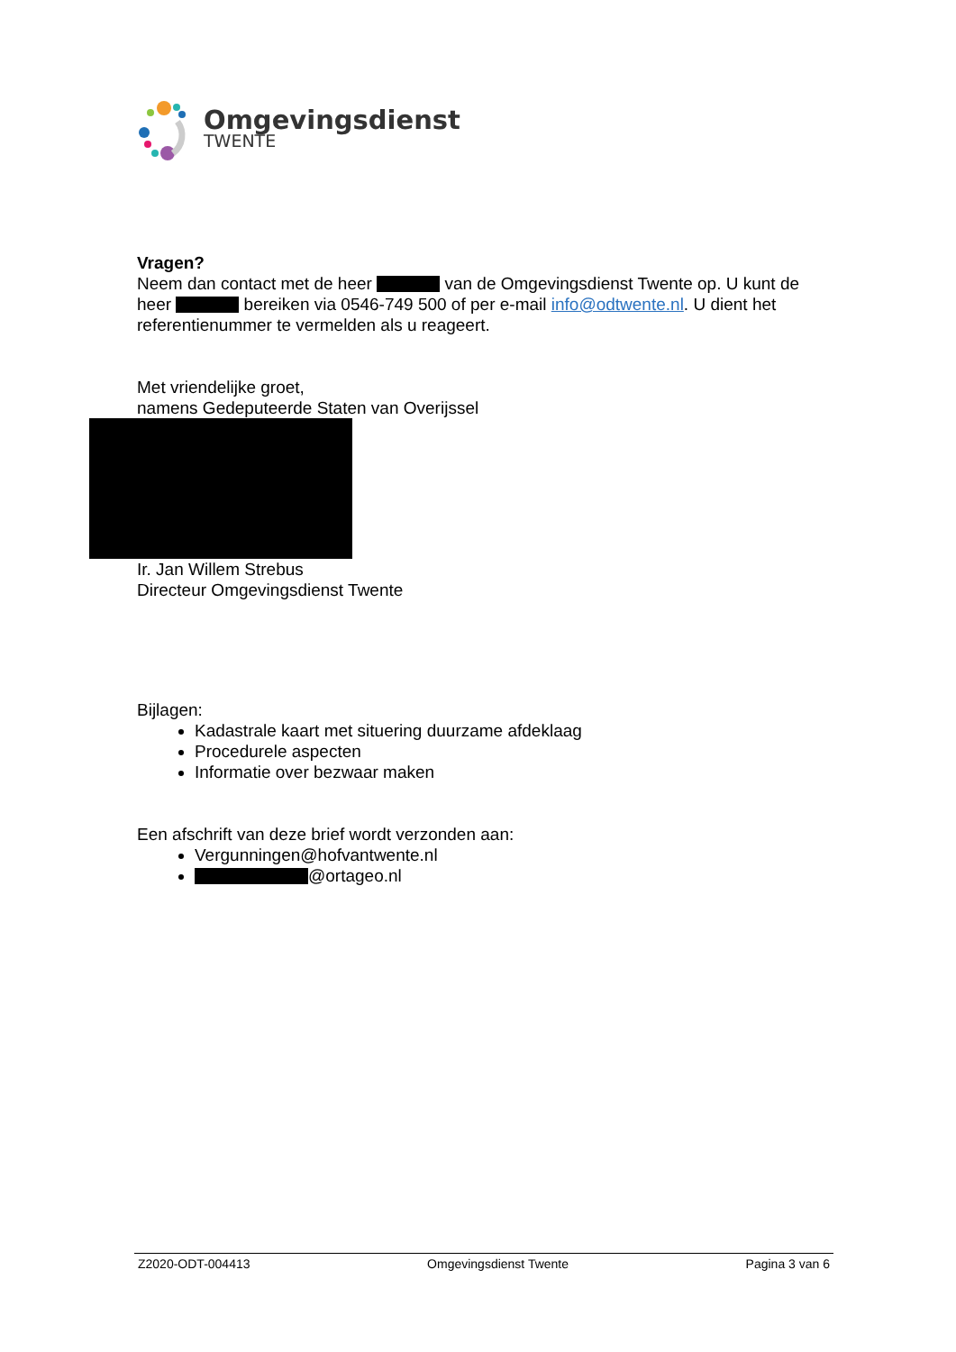Omgevingsdienst
TWENTE
Vragen?
Neem dan contact met de heer van de Omgevingsdienst Twente op. U kunt de heer bereiken via 0546-749 500 of per e-mail info@odtwente.nl. U dient het referentienummer te vermelden als u reageert.
Met vriendelijke groet,
namens Gedeputeerde Staten van Overijssel
Ir. Jan Willem Strebus
Directeur Omgevingsdienst Twente
Bijlagen:
Kadastrale kaart met situering duurzame afdeklaag
Procedurele aspecten
Informatie over bezwaar maken
Een afschrift van deze brief wordt verzonden aan:
Vergunningen@hofvantwente.nl
@ortageo.nl
Z2020-ODT-004413 Omgevingsdienst Twente Pagina 3 van 6